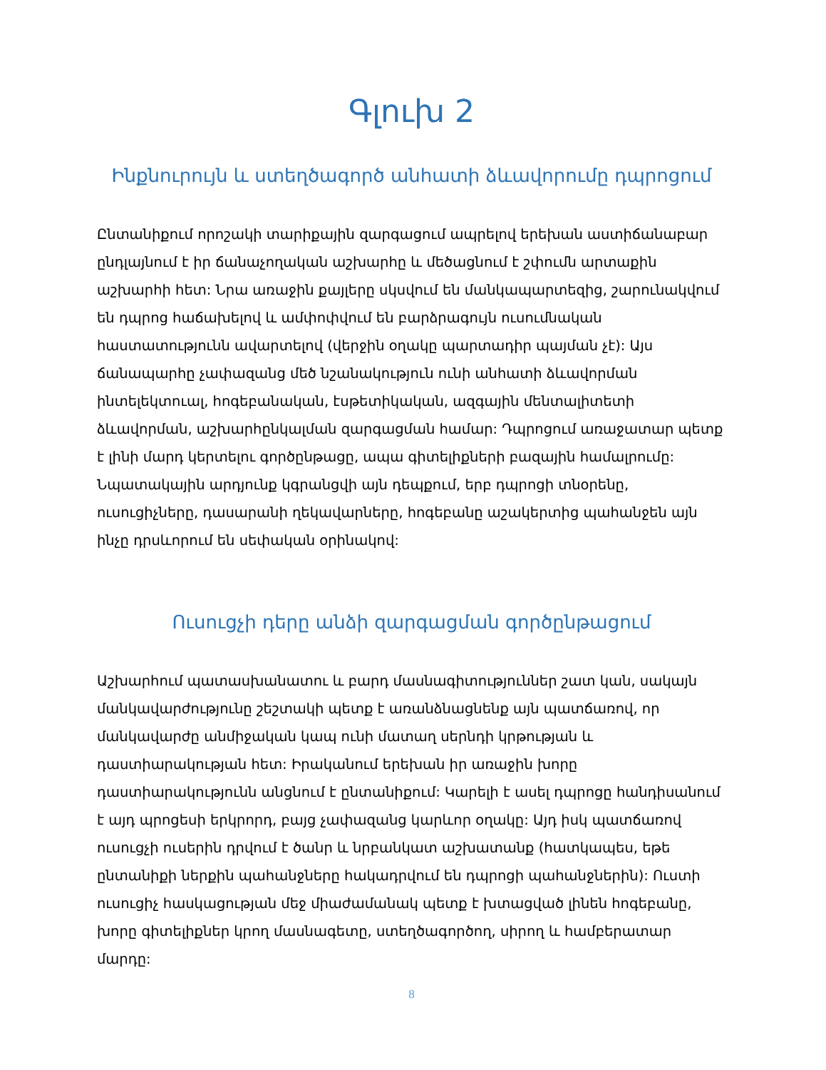Գլուխ 2
Ինքնուրույն և ստեղծագործ անհատի ձևավորումը դպրոցում
Ընտանիքում որոշակի տարիքային զարգացում ապրելով երեխան աստիճանաբար ընդլայնում է իր ճանաչողական աշխարհը և մեծացնում է շփումն արտաքին աշխարհի հետ: Նրա առաջին քայլերը սկսվում են մանկապարտեզից, շարունակվում են դպրոց հաճախելով և ամփոփվում են բարձրագույն ուսումնական հաստատությունն ավարտելով (վերջին օղակը պարտադիր պայման չէ): Այս ճանապարհը չափազանց մեծ նշանակություն ունի անհատի ձևավորման ինտելեկտուալ, հոգեբանական, էսթետիկական, ազգային մենտալիտետի ձևավորման, աշխարհընկալման զարգացման համար: Դպրոցում առաջատար պետք է լինի մարդ կերտելու գործընթացը, ապա գիտելիքների բազային համալրումը: Նպատակային արդյունք կգրանցվի այն դեպքում, երբ դպրոցի տնօրենը, ուսուցիչները, դասարանի ղեկավարները, հոգեբանը աշակերտից պահանջեն այն ինչը դրսևորում են սեփական օրինակով:
Ուսուցչի դերը անձի զարգացման գործընթացում
Աշխարհում պատասխանատու և բարդ մասնագիտություններ շատ կան, սակայն մանկավարժությունը շեշտակի պետք է առանձնացնենք այն պատճառով, որ մանկավարժը անմիջական կապ ունի մատաղ սերնդի կրթության և դաստիարակության հետ: Իրականում երեխան իր առաջին խորը դաստիարակությունն անցնում է ընտանիքում: Կարելի է ասել դպրոցը հանդիսանում է այդ պրոցեսի երկրորդ, բայց չափազանց կարևոր օղակը: Այդ իսկ պատճառով ուսուցչի ուսերին դրվում է ծանր և նրբանկատ աշխատանք (հատկապես, եթե ընտանիքի ներքին պահանջները հակադրվում են դպրոցի պահանջներին): Ուստի ուսուցիչ հասկացության մեջ միաժամանակ պետք է խտացված լինեն հոգեբանը, խորը գիտելիքներ կրող մասնագետը, ստեղծագործող, սիրող և համբերատար մարդը:
8